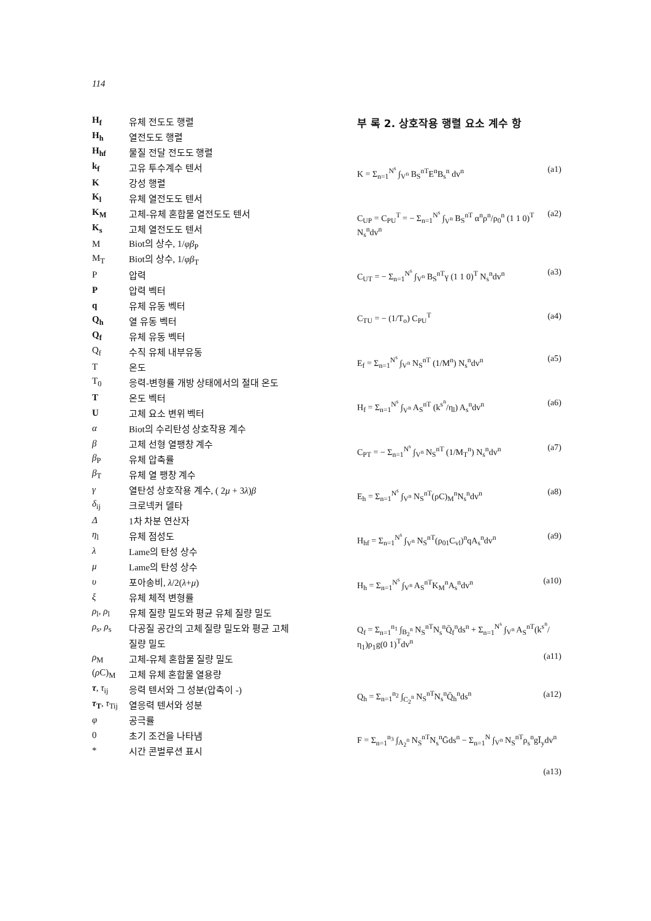114
H<sub>f</sub> 유체 전도도 행렬
H<sub>h</sub> 열전도도 행렬
H<sub>hf</sub> 물질 전달 전도도 행렬
k<sub>f</sub> 고유 투수계수 텐서
K강성 행렬
K<sub>l</sub> 유체 열전도도 텐서
K<sub>M</sub> 고체-유체 혼합물 열전도도 텐서
K<sub>s</sub> 고체 열전도도 텐서
M Biot의 상수, 1/φβ<sub>P</sub>
M<sub>T</sub> Biot의 상수, 1/φβ<sub>T</sub>
P압력
P압력 벡터
q 유체 유동 벡터
Q<sub>h</sub> 열 유동 벡터
Q<sub>f</sub> 유체 유동 벡터
Q<sub>f</sub> 수직 유체 내부유동
T온도
T<sub>0</sub> 응력-변형률 개방 상태에서의 절대 온도
T온도 벡터
U고체 요소 변위 벡터
α Biot의 수리탄성 상호작용 계수
β 고체 선형 열팽창 계수
β<sub>P</sub> 유체 압축률
β<sub>T</sub> 유체 열 팽창 계수
γ 열탄성 상호작용 계수, ( 2μ + 3λ)β
δ<sub>ij</sub> 크로넥커 델타
Δ 1차 차분 연산자
η<sub>l</sub> 유체 점성도
λ Lame의 탄성 상수
μ Lame의 탄성 상수
υ 포아송비, λ/2(λ+μ)
ξ 유체 체적 변형률
ρ<sub>l</sub>, ρ<sub>l</sub> 유체 질량 밀도와 평균 유체 질량 밀도
ρ<sub>s</sub>, ρ<sub>s</sub> 다공질 공간의 고체 질량 밀도와 평균 고체
질량 밀도
ρ<sub>M</sub> 고체-유체 혼합물 질량 밀도
(ρ C)<sub>M</sub> 고체 유체 혼합물 열용량
τ, τ<sub>ij</sub> 응력 텐서와 그 성분(압축이 -)
τ<sub>T</sub>, τ<sub>Tij</sub> 열응력 텐서와 성분
φ 공극률
0 초기 조건을 나타냄
* 시간 콘벌루션 표시
부 록 2. 상호작용 행렬 요소 계수 항
K = Σ<sub>n=1</sub><sup>N<sup>s</sup></sup> ∫<sub>V<sup>n</sup></sub> B<sub>S</sub><sup>nT</sup>E<sup>n</sup>B<sub>s</sub><sup>n</sup> dv<sup>n</sup> (a1)
C<sub>UP</sub> = C<sub>PU</sub><sup>T</sup> = − Σ<sub>n=1</sub><sup>N<sup>s</sup></sup> ∫<sub>V<sup>n</sup></sub> B<sub>S</sub><sup>nT</sup> α<sup>n</sup>ρ<sup>n</sup>/ρ<sub>0</sub><sup>n</sup> (1 1 0)<sup>T</sup> N<sub>s</sub><sup>n</sup>dv<sup>n</sup> (a2)
C<sub>UT</sub> = − Σ<sub>n=1</sub><sup>N<sup>s</sup></sup> ∫<sub>V<sup>n</sup></sub> B<sub>S</sub><sup>nT</sup>γ (1 1 0)<sup>T</sup> N<sub>s</sub><sup>n</sup>dv<sup>n</sup> (a3)
C<sub>TU</sub> = − (1/T<sub>o</sub>) C<sub>PU</sub><sup>T</sup> (a4)
E<sub>f</sub> = Σ<sub>n=1</sub><sup>N<sup>s</sup></sup> ∫<sub>V<sup>n</sup></sub> N<sub>S</sub><sup>nT</sup> (1/M<sup>n</sup>) N<sub>s</sub><sup>n</sup>dv<sup>n</sup> (a5)
H<sub>f</sub> = Σ<sub>n=1</sub><sup>N<sup>s</sup></sup> ∫<sub>V<sup>n</sup></sub> A<sub>S</sub><sup>nT</sup> (k<sup>s<sup>n</sup></sup>/η<sub>l</sub>) A<sub>s</sub><sup>n</sup>dv<sup>n</sup> (a6)
C<sub>PT</sub> = − Σ<sub>n=1</sub><sup>N<sup>s</sup></sup> ∫<sub>V<sup>n</sup></sub> N<sub>S</sub><sup>nT</sup> (1/M<sub>T</sub><sup>n</sup>) N<sub>s</sub><sup>n</sup>dv<sup>n</sup> (a7)
E<sub>h</sub> = Σ<sub>n=1</sub><sup>N<sup>s</sup></sup> ∫<sub>V<sup>n</sup></sub> N<sub>S</sub><sup>nT</sup>(ρC)<sub>M</sub><sup>n</sup>N<sub>s</sub><sup>n</sup>dv<sup>n</sup> (a8)
H<sub>hf</sub> = Σ<sub>n=1</sub><sup>N<sup>s</sup></sup> ∫<sub>V<sup>n</sup></sub> N<sub>S</sub><sup>nT</sup>(ρ<sub>01</sub>C<sub>vl</sub>)<sup>n</sup>qA<sub>s</sub><sup>n</sup>dv<sup>n</sup> (a9)
H<sub>h</sub> = Σ<sub>n=1</sub><sup>N<sup>s</sup></sup> ∫<sub>V<sup>n</sup></sub> A<sub>S</sub><sup>nT</sup>K<sub>M</sub><sup>n</sup>A<sub>s</sub><sup>n</sup>dv<sup>n</sup> (a10)
Q<sub>f</sub> = Σ<sub>n=1</sub><sup>n<sub>1</sub></sup> ∫<sub>B<sub>2</sub><sup>n</sup></sub> N<sub>S</sub><sup>nT</sup>N<sub>s</sub><sup>n</sup>Q̄<sub>f</sub><sup>n</sup>ds<sup>n</sup> + Σ<sub>n=1</sub><sup>N<sup>s</sup></sup> ∫<sub>V<sup>n</sup></sub> A<sub>S</sub><sup>nT</sup>(k<sup>s<sup>n</sup></sup>/η<sub>1</sub>)ρ<sub>1</sub>g(0 1)<sup>T</sup>dv<sup>n</sup>
(a11)
Q<sub>h</sub> = Σ<sub>n=1</sub><sup>n<sub>2</sub></sup> ∫<sub>C<sub>2</sub><sup>n</sup></sub> N<sub>S</sub><sup>nT</sup>N<sub>s</sub><sup>n</sup>Q̄<sub>h</sub><sup>n</sup>ds<sup>n</sup> (a12)
F = Σ<sub>n=1</sub><sup>n<sub>3</sub></sup> ∫<sub>A<sub>2</sub><sup>n</sup></sub> N<sub>S</sub><sup>nT</sup>N<sub>s</sub><sup>n</sup>Ḡds<sup>n</sup> − Σ<sub>n=1</sub><sup>N</sup> ∫<sub>V<sup>n</sup></sub> N<sub>S</sub><sup>nT</sup>ρ<sub>s</sub><sup>n</sup>gĪ<sub>y</sub>dv<sup>n</sup>
(a13)